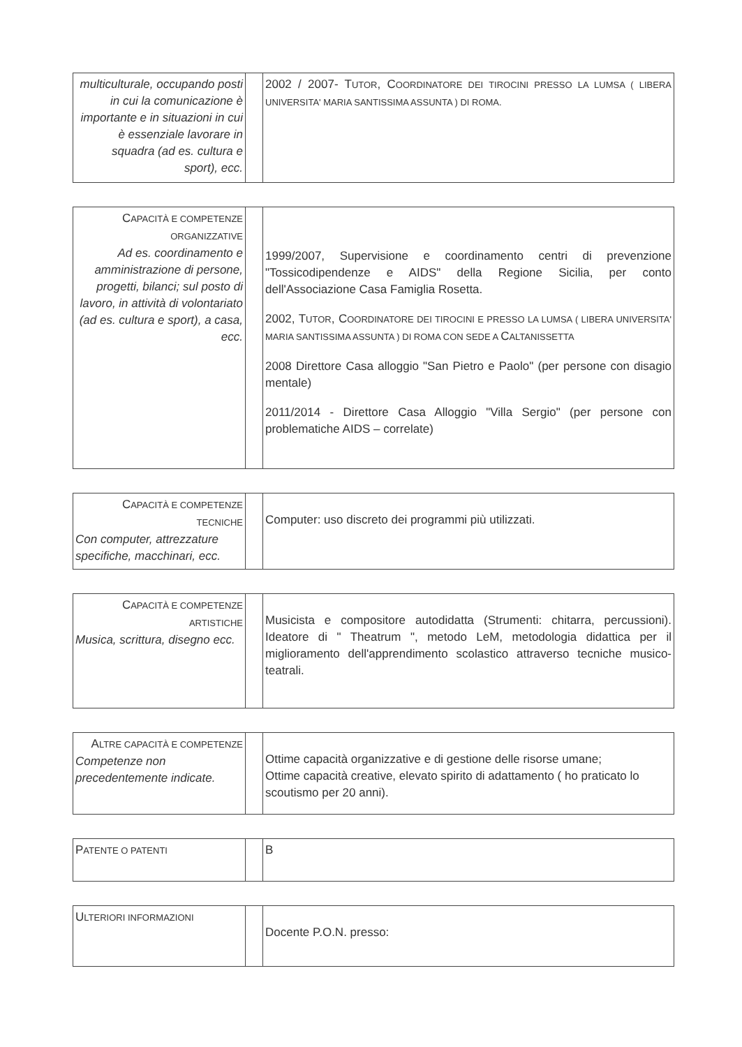| multiculturale, occupando posti in cui la comunicazione è importante e in situazioni in cui è essenziale lavorare in squadra (ad es. cultura e sport), ecc. | | 2002 / 2007- T UTOR , C OORDINATORE DEI TIROCINI PRESSO LA LUMSA ( LIBERA UNIVERSITA' MARIA SANTISSIMA ASSUNTA ) DI ROMA. |
| C APACITÀ E COMPETENZE ORGANIZZATIVE Ad es. coordinamento e amministrazione di persone, progetti, bilanci; sul posto di lavoro, in attività di volontariato (ad es. cultura e sport), a casa, ecc. | | 1999/2007, Supervisione e coordinamento centri di prevenzione "Tossicodipendenze e AIDS" della Regione Sicilia, per conto dell'Associazione Casa Famiglia Rosetta. 2002, T UTOR , C OORDINATORE DEI TIROCINI E PRESSO LA LUMSA ( LIBERA UNIVERSITA' MARIA SANTISSIMA ASSUNTA ) DI ROMA CON SEDE A C ALTANISSETTA 2008 Direttore Casa alloggio "San Pietro e Paolo" (per persone con disagio mentale) 2011/2014 - Direttore Casa Alloggio "Villa Sergio" (per persone con problematiche AIDS – correlate) |
| C APACITÀ E COMPETENZE TECNICHE Con computer, attrezzature specifiche, macchinari, ecc. | | Computer: uso discreto dei programmi più utilizzati. |
| C APACITÀ E COMPETENZE ARTISTICHE Musica, scrittura, disegno ecc. | | Musicista e compositore autodidatta (Strumenti: chitarra, percussioni). Ideatore di " Theatrum ", metodo LeM, metodologia didattica per il miglioramento dell'apprendimento scolastico attraverso tecniche musico-teatrali. |
| A LTRE CAPACITÀ E COMPETENZE Competenze non precedentemente indicate. | | Ottime capacità organizzative e di gestione delle risorse umane; Ottime capacità creative, elevato spirito di adattamento ( ho praticato lo scoutismo per 20 anni). |
| P ATENTE O PATENTI | | B |
| U LTERIORI INFORMAZIONI | | Docente P.O.N. presso: |